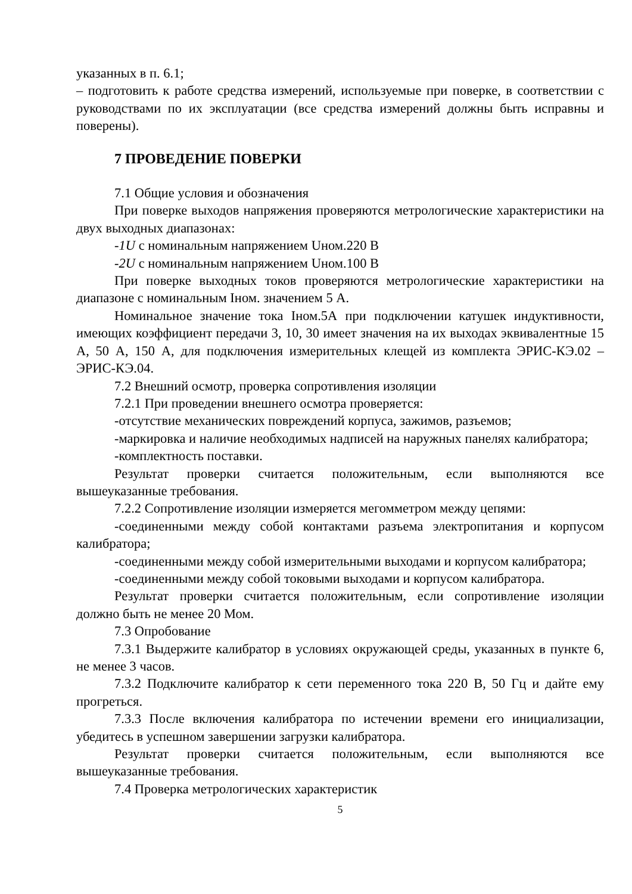указанных в п. 6.1;
– подготовить к работе средства измерений, используемые при поверке, в соответствии с руководствами по их эксплуатации (все средства измерений должны быть исправны и поверены).
7 ПРОВЕДЕНИЕ ПОВЕРКИ
7.1 Общие условия и обозначения
При поверке выходов напряжения проверяются метрологические характеристики на двух выходных диапазонах:
-1U с номинальным напряжением Uном.220 В
-2U с номинальным напряжением Uном.100 В
При поверке выходных токов проверяются метрологические характеристики на диапазоне с номинальным Iном. значением 5 А.
Номинальное значение тока Iном.5А при подключении катушек индуктивности, имеющих коэффициент передачи 3, 10, 30 имеет значения на их выходах эквивалентные 15 А, 50 А, 150 А, для подключения измерительных клещей из комплекта ЭРИС-КЭ.02 – ЭРИС-КЭ.04.
7.2 Внешний осмотр, проверка сопротивления изоляции
7.2.1 При проведении внешнего осмотра проверяется:
-отсутствие механических повреждений корпуса, зажимов, разъемов;
-маркировка и наличие необходимых надписей на наружных панелях калибратора;
-комплектность поставки.
Результат проверки считается положительным, если выполняются все вышеуказанные требования.
7.2.2 Сопротивление изоляции измеряется мегомметром между цепями:
-соединенными между собой контактами разъема электропитания и корпусом калибратора;
-соединенными между собой измерительными выходами и корпусом калибратора;
-соединенными между собой токовыми выходами и корпусом калибратора.
Результат проверки считается положительным, если сопротивление изоляции должно быть не менее 20 Мом.
7.3 Опробование
7.3.1 Выдержите калибратор в условиях окружающей среды, указанных в пункте 6, не менее 3 часов.
7.3.2 Подключите калибратор к сети переменного тока 220 В, 50 Гц и дайте ему прогреться.
7.3.3 После включения калибратора по истечении времени его инициализации, убедитесь в успешном завершении загрузки калибратора.
Результат проверки считается положительным, если выполняются все вышеуказанные требования.
7.4 Проверка метрологических характеристик
5